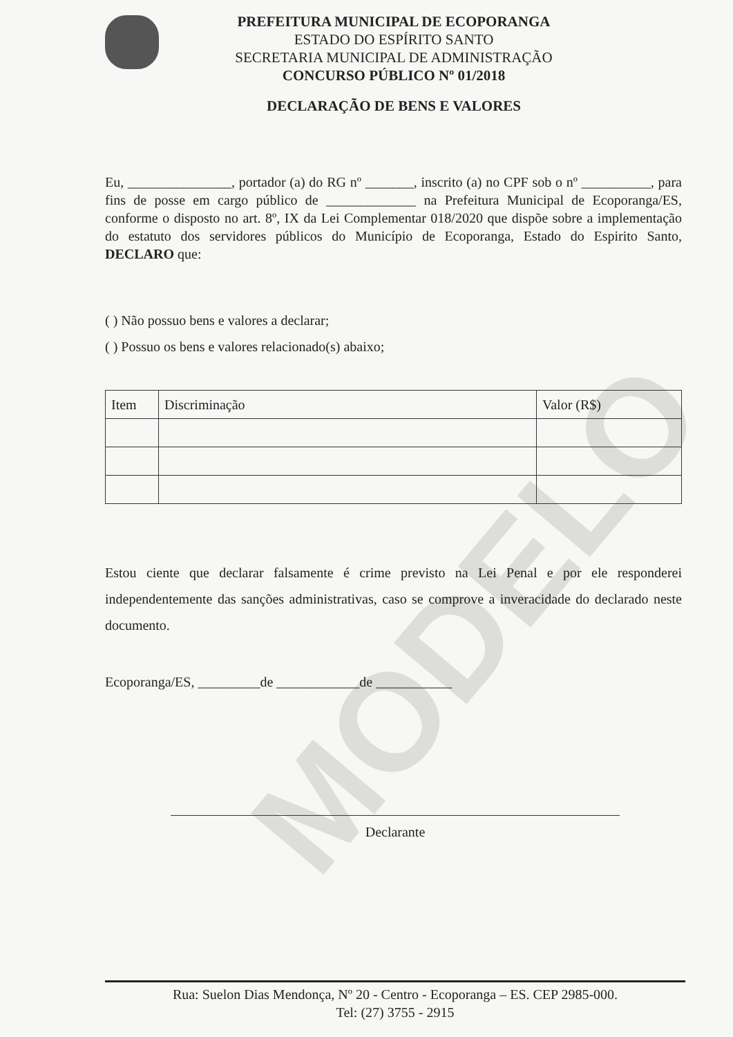PREFEITURA MUNICIPAL DE ECOPORANGA
ESTADO DO ESPÍRITO SANTO
SECRETARIA MUNICIPAL DE ADMINISTRAÇÃO
CONCURSO PÚBLICO Nº 01/2018
DECLARAÇÃO DE BENS E VALORES
MODELO
Eu, _______________, portador (a) do RG nº _______, inscrito (a) no CPF sob o nº __________, para fins de posse em cargo público de _____________ na Prefeitura Municipal de Ecoporanga/ES, conforme o disposto no art. 8º, IX da Lei Complementar 018/2020 que dispõe sobre a implementação do estatuto dos servidores públicos do Município de Ecoporanga, Estado do Espirito Santo, DECLARO que:
( ) Não possuo bens e valores a declarar;
( ) Possuo os bens e valores relacionado(s) abaixo;
| Item | Discriminação | Valor (R$) |
| --- | --- | --- |
Estou ciente que declarar falsamente é crime previsto na Lei Penal e por ele responderei independentemente das sanções administrativas, caso se comprove a inveracidade do declarado neste documento.
Ecoporanga/ES, _________de ____________de ___________
Declarante
Rua: Suelon Dias Mendonça, Nº 20 - Centro - Ecoporanga – ES. CEP 2985-000.
Tel: (27) 3755 - 2915